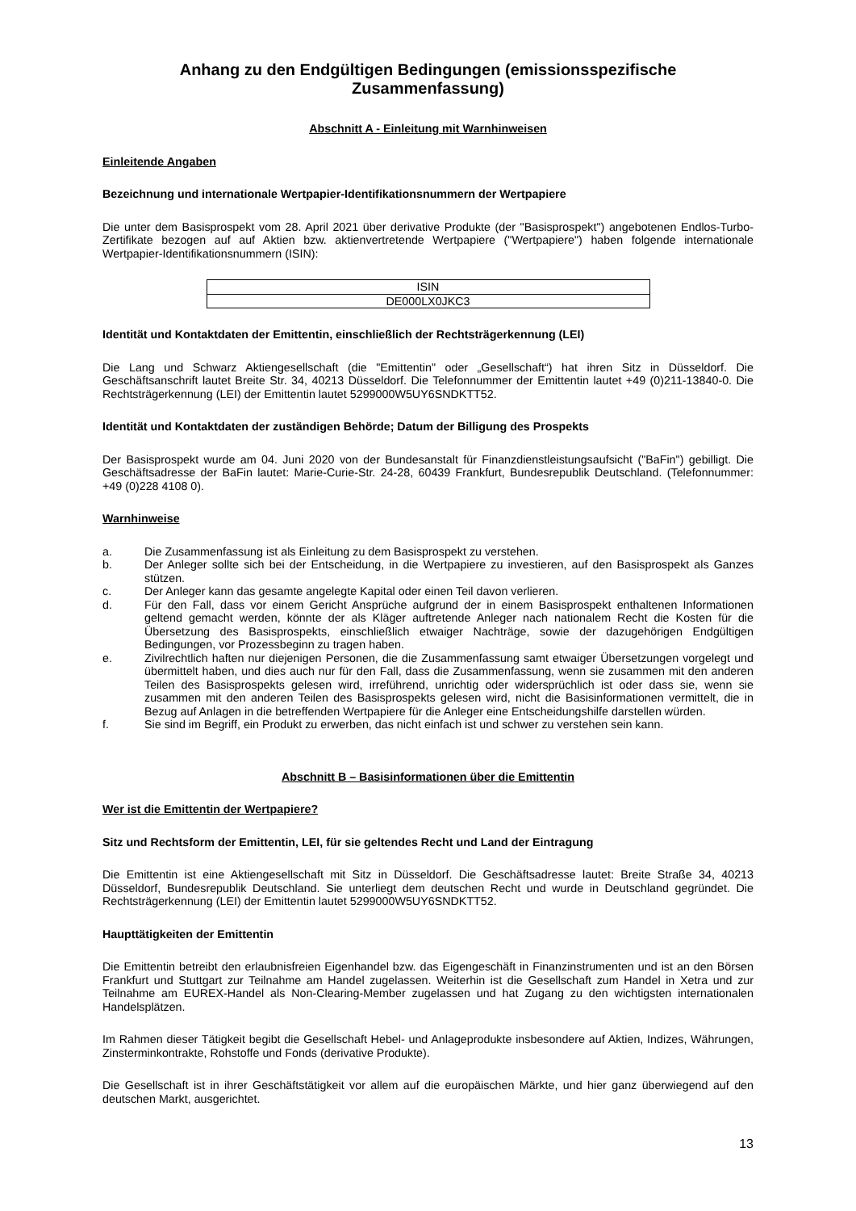Anhang zu den Endgültigen Bedingungen (emissionsspezifische Zusammenfassung)
Abschnitt A - Einleitung mit Warnhinweisen
Einleitende Angaben
Bezeichnung und internationale Wertpapier-Identifikationsnummern der Wertpapiere
Die unter dem Basisprospekt vom 28. April 2021 über derivative Produkte (der "Basisprospekt") angebotenen Endlos-Turbo-Zertifikate bezogen auf auf Aktien bzw. aktienvertretende Wertpapiere ("Wertpapiere") haben folgende internationale Wertpapier-Identifikationsnummern (ISIN):
| ISIN |
| DE000LX0JKC3 |
Identität und Kontaktdaten der Emittentin, einschließlich der Rechtsträgerkennung (LEI)
Die Lang und Schwarz Aktiengesellschaft (die "Emittentin" oder „Gesellschaft“) hat ihren Sitz in Düsseldorf. Die Geschäftsanschrift lautet Breite Str. 34, 40213 Düsseldorf. Die Telefonnummer der Emittentin lautet +49 (0)211-13840-0. Die Rechtsträgerkennung (LEI) der Emittentin lautet 5299000W5UY6SNDKTT52.
Identität und Kontaktdaten der zuständigen Behörde; Datum der Billigung des Prospekts
Der Basisprospekt wurde am 04. Juni 2020 von der Bundesanstalt für Finanzdienstleistungsaufsicht ("BaFin") gebilligt. Die Geschäftsadresse der BaFin lautet: Marie-Curie-Str. 24-28, 60439 Frankfurt, Bundesrepublik Deutschland. (Telefonnummer: +49 (0)228 4108 0).
Warnhinweise
a. Die Zusammenfassung ist als Einleitung zu dem Basisprospekt zu verstehen.
b. Der Anleger sollte sich bei der Entscheidung, in die Wertpapiere zu investieren, auf den Basisprospekt als Ganzes stützen.
c. Der Anleger kann das gesamte angelegte Kapital oder einen Teil davon verlieren.
d. Für den Fall, dass vor einem Gericht Ansprüche aufgrund der in einem Basisprospekt enthaltenen Informationen geltend gemacht werden, könnte der als Kläger auftretende Anleger nach nationalem Recht die Kosten für die Übersetzung des Basisprospekts, einschließlich etwaiger Nachträge, sowie der dazugehörigen Endgültigen Bedingungen, vor Prozessbeginn zu tragen haben.
e. Zivilrechtlich haften nur diejenigen Personen, die die Zusammenfassung samt etwaiger Übersetzungen vorgelegt und übermittelt haben, und dies auch nur für den Fall, dass die Zusammenfassung, wenn sie zusammen mit den anderen Teilen des Basisprospekts gelesen wird, irreführend, unrichtig oder widersprüchlich ist oder dass sie, wenn sie zusammen mit den anderen Teilen des Basisprospekts gelesen wird, nicht die Basisinformationen vermittelt, die in Bezug auf Anlagen in die betreffenden Wertpapiere für die Anleger eine Entscheidungshilfe darstellen würden.
f. Sie sind im Begriff, ein Produkt zu erwerben, das nicht einfach ist und schwer zu verstehen sein kann.
Abschnitt B – Basisinformationen über die Emittentin
Wer ist die Emittentin der Wertpapiere?
Sitz und Rechtsform der Emittentin, LEI, für sie geltendes Recht und Land der Eintragung
Die Emittentin ist eine Aktiengesellschaft mit Sitz in Düsseldorf. Die Geschäftsadresse lautet: Breite Straße 34, 40213 Düsseldorf, Bundesrepublik Deutschland. Sie unterliegt dem deutschen Recht und wurde in Deutschland gegründet. Die Rechtsträgerkennung (LEI) der Emittentin lautet 5299000W5UY6SNDKTT52.
Haupttätigkeiten der Emittentin
Die Emittentin betreibt den erlaubnisfreien Eigenhandel bzw. das Eigengeschäft in Finanzinstrumenten und ist an den Börsen Frankfurt und Stuttgart zur Teilnahme am Handel zugelassen. Weiterhin ist die Gesellschaft zum Handel in Xetra und zur Teilnahme am EUREX-Handel als Non-Clearing-Member zugelassen und hat Zugang zu den wichtigsten internationalen Handelsplätzen.
Im Rahmen dieser Tätigkeit begibt die Gesellschaft Hebel- und Anlageprodukte insbesondere auf Aktien, Indizes, Währungen, Zinsterminkontrakte, Rohstoffe und Fonds (derivative Produkte).
Die Gesellschaft ist in ihrer Geschäftstätigkeit vor allem auf die europäischen Märkte, und hier ganz überwiegend auf den deutschen Markt, ausgerichtet.
13